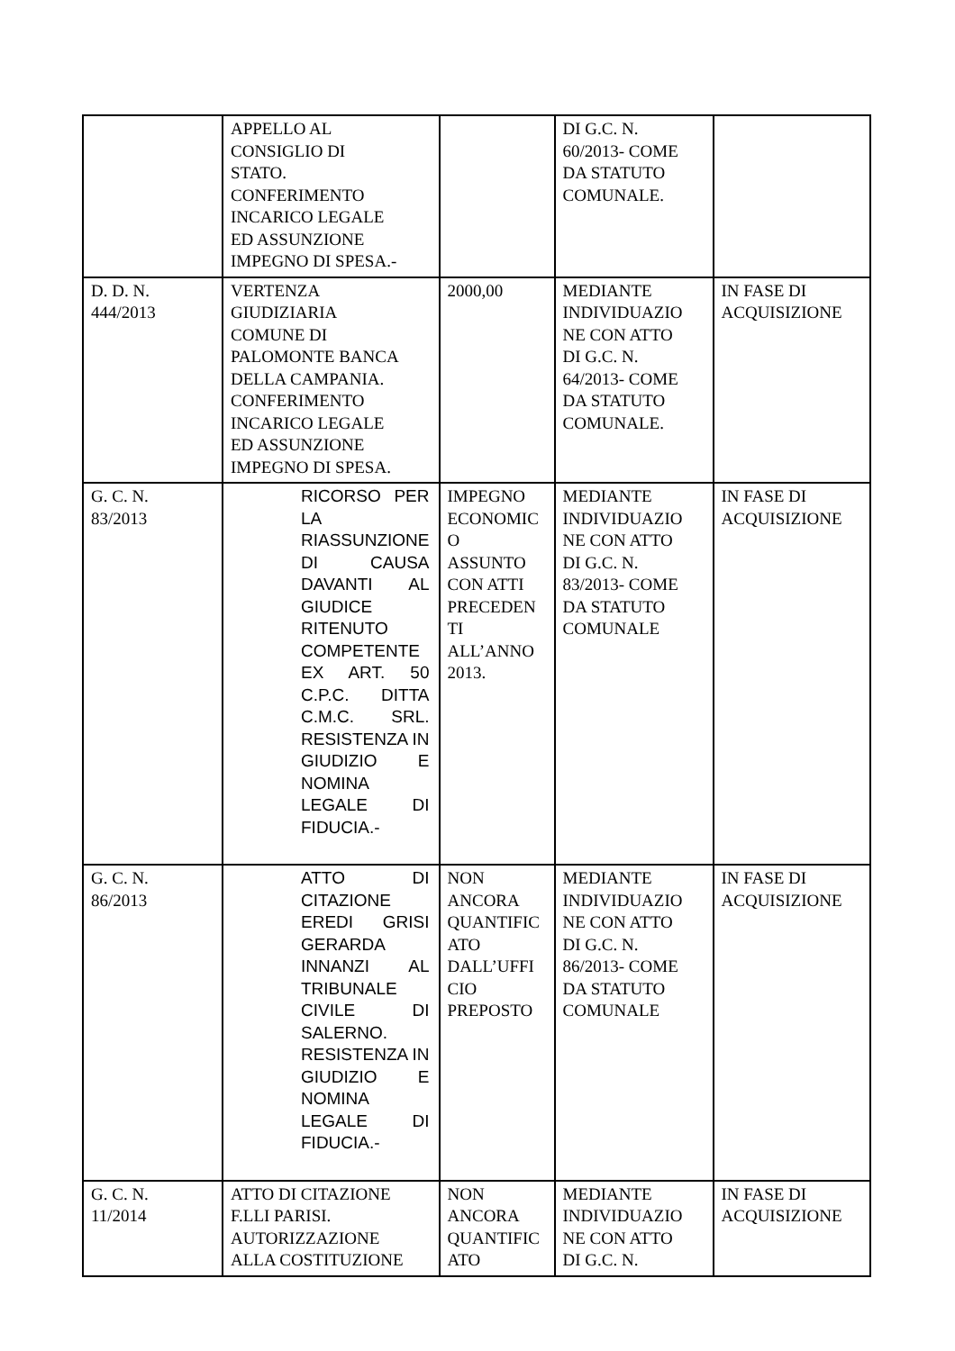| | APPELLO AL CONSIGLIO DI STATO. CONFERIMENTO INCARICO LEGALE ED ASSUNZIONE IMPEGNO DI SPESA.- | | DI G.C. N. 60/2013- COME DA STATUTO COMUNALE. | |
| D. D. N. 444/2013 | VERTENZA GIUDIZIARIA COMUNE DI PALOMONTE BANCA DELLA CAMPANIA. CONFERIMENTO INCARICO LEGALE ED ASSUNZIONE IMPEGNO DI SPESA. | 2000,00 | MEDIANTE INDIVIDUAZIO NE CON ATTO DI G.C. N. 64/2013- COME DA STATUTO COMUNALE. | IN FASE DI ACQUISIZIONE |
| G. C. N. 83/2013 | RICORSO PER LA RIASSUNZIONE DI CAUSA DAVANTI AL GIUDICE RITENUTO COMPETENTE EX ART. 50 C.P.C. DITTA C.M.C. SRL. RESISTENZA IN GIUDIZIO E NOMINA LEGALE DI FIDUCIA.- | IMPEGNO ECONOMIC O ASSUNTO CON ATTI PRECEDEN TI ALL’ANNO 2013. | MEDIANTE INDIVIDUAZIO NE CON ATTO DI G.C. N. 83/2013- COME DA STATUTO COMUNALE | IN FASE DI ACQUISIZIONE |
| G. C. N. 86/2013 | ATTO DI CITAZIONE EREDI GRISI GERARDA INNANZI AL TRIBUNALE CIVILE DI SALERNO. RESISTENZA IN GIUDIZIO E NOMINA LEGALE DI FIDUCIA.- | NON ANCORA QUANTIFIC ATO DALL’UFFI CIO PREPOSTO | MEDIANTE INDIVIDUAZIO NE CON ATTO DI G.C. N. 86/2013- COME DA STATUTO COMUNALE | IN FASE DI ACQUISIZIONE |
| G. C. N. 11/2014 | ATTO DI CITAZIONE F.LLI PARISI. AUTORIZZAZIONE ALLA COSTITUZIONE | NON ANCORA QUANTIFIC ATO | MEDIANTE INDIVIDUAZIO NE CON ATTO DI G.C. N. | IN FASE DI ACQUISIZIONE |